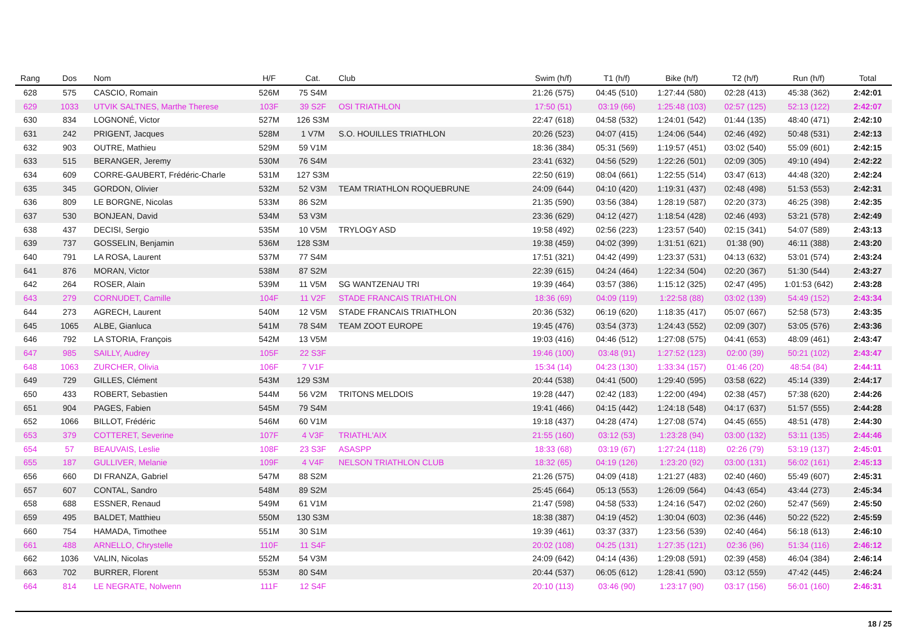| Rang | Dos | Nom | H/F | Cat. | Club | Swim (h/f) | T1 (h/f) | Bike (h/f) | T2 (h/f) | Run (h/f) | Total |
| --- | --- | --- | --- | --- | --- | --- | --- | --- | --- | --- | --- |
| 628 | 575 | CASCIO, Romain | 526M | 75 S4M | | 21:26 (575) | 04:45 (510) | 1:27:44 (580) | 02:28 (413) | 45:38 (362) | 2:42:01 |
| 629 | 1033 | UTVIK SALTNES, Marthe Therese | 103F | 39 S2F | OSI TRIATHLON | 17:50 (51) | 03:19 (66) | 1:25:48 (103) | 02:57 (125) | 52:13 (122) | 2:42:07 |
| 630 | 834 | LOGNONÉ, Victor | 527M | 126 S3M | | 22:47 (618) | 04:58 (532) | 1:24:01 (542) | 01:44 (135) | 48:40 (471) | 2:42:10 |
| 631 | 242 | PRIGENT, Jacques | 528M | 1 V7M | S.O. HOUILLES TRIATHLON | 20:26 (523) | 04:07 (415) | 1:24:06 (544) | 02:46 (492) | 50:48 (531) | 2:42:13 |
| 632 | 903 | OUTRE, Mathieu | 529M | 59 V1M | | 18:36 (384) | 05:31 (569) | 1:19:57 (451) | 03:02 (540) | 55:09 (601) | 2:42:15 |
| 633 | 515 | BERANGER, Jeremy | 530M | 76 S4M | | 23:41 (632) | 04:56 (529) | 1:22:26 (501) | 02:09 (305) | 49:10 (494) | 2:42:22 |
| 634 | 609 | CORRE-GAUBERT, Frédéric-Charle | 531M | 127 S3M | | 22:50 (619) | 08:04 (661) | 1:22:55 (514) | 03:47 (613) | 44:48 (320) | 2:42:24 |
| 635 | 345 | GORDON, Olivier | 532M | 52 V3M | TEAM TRIATHLON ROQUEBRUNE | 24:09 (644) | 04:10 (420) | 1:19:31 (437) | 02:48 (498) | 51:53 (553) | 2:42:31 |
| 636 | 809 | LE BORGNE, Nicolas | 533M | 86 S2M | | 21:35 (590) | 03:56 (384) | 1:28:19 (587) | 02:20 (373) | 46:25 (398) | 2:42:35 |
| 637 | 530 | BONJEAN, David | 534M | 53 V3M | | 23:36 (629) | 04:12 (427) | 1:18:54 (428) | 02:46 (493) | 53:21 (578) | 2:42:49 |
| 638 | 437 | DECISI, Sergio | 535M | 10 V5M | TRYLOGY ASD | 19:58 (492) | 02:56 (223) | 1:23:57 (540) | 02:15 (341) | 54:07 (589) | 2:43:13 |
| 639 | 737 | GOSSELIN, Benjamin | 536M | 128 S3M | | 19:38 (459) | 04:02 (399) | 1:31:51 (621) | 01:38 (90) | 46:11 (388) | 2:43:20 |
| 640 | 791 | LA ROSA, Laurent | 537M | 77 S4M | | 17:51 (321) | 04:42 (499) | 1:23:37 (531) | 04:13 (632) | 53:01 (574) | 2:43:24 |
| 641 | 876 | MORAN, Victor | 538M | 87 S2M | | 22:39 (615) | 04:24 (464) | 1:22:34 (504) | 02:20 (367) | 51:30 (544) | 2:43:27 |
| 642 | 264 | ROSER, Alain | 539M | 11 V5M | SG WANTZENAU TRI | 19:39 (464) | 03:57 (386) | 1:15:12 (325) | 02:47 (495) | 1:01:53 (642) | 2:43:28 |
| 643 | 279 | CORNUDET, Camille | 104F | 11 V2F | STADE FRANCAIS TRIATHLON | 18:36 (69) | 04:09 (119) | 1:22:58 (88) | 03:02 (139) | 54:49 (152) | 2:43:34 |
| 644 | 273 | AGRECH, Laurent | 540M | 12 V5M | STADE FRANCAIS TRIATHLON | 20:36 (532) | 06:19 (620) | 1:18:35 (417) | 05:07 (667) | 52:58 (573) | 2:43:35 |
| 645 | 1065 | ALBE, Gianluca | 541M | 78 S4M | TEAM ZOOT EUROPE | 19:45 (476) | 03:54 (373) | 1:24:43 (552) | 02:09 (307) | 53:05 (576) | 2:43:36 |
| 646 | 792 | LA STORIA, François | 542M | 13 V5M | | 19:03 (416) | 04:46 (512) | 1:27:08 (575) | 04:41 (653) | 48:09 (461) | 2:43:47 |
| 647 | 985 | SAILLY, Audrey | 105F | 22 S3F | | 19:46 (100) | 03:48 (91) | 1:27:52 (123) | 02:00 (39) | 50:21 (102) | 2:43:47 |
| 648 | 1063 | ZURCHER, Olivia | 106F | 7 V1F | | 15:34 (14) | 04:23 (130) | 1:33:34 (157) | 01:46 (20) | 48:54 (84) | 2:44:11 |
| 649 | 729 | GILLES, Clément | 543M | 129 S3M | | 20:44 (538) | 04:41 (500) | 1:29:40 (595) | 03:58 (622) | 45:14 (339) | 2:44:17 |
| 650 | 433 | ROBERT, Sebastien | 544M | 56 V2M | TRITONS MELDOIS | 19:28 (447) | 02:42 (183) | 1:22:00 (494) | 02:38 (457) | 57:38 (620) | 2:44:26 |
| 651 | 904 | PAGES, Fabien | 545M | 79 S4M | | 19:41 (466) | 04:15 (442) | 1:24:18 (548) | 04:17 (637) | 51:57 (555) | 2:44:28 |
| 652 | 1066 | BILLOT, Frédéric | 546M | 60 V1M | | 19:18 (437) | 04:28 (474) | 1:27:08 (574) | 04:45 (655) | 48:51 (478) | 2:44:30 |
| 653 | 379 | COTTERET, Severine | 107F | 4 V3F | TRIATHL'AIX | 21:55 (160) | 03:12 (53) | 1:23:28 (94) | 03:00 (132) | 53:11 (135) | 2:44:46 |
| 654 | 57 | BEAUVAIS, Leslie | 108F | 23 S3F | ASASPP | 18:33 (68) | 03:19 (67) | 1:27:24 (118) | 02:26 (79) | 53:19 (137) | 2:45:01 |
| 655 | 187 | GULLIVER, Melanie | 109F | 4 V4F | NELSON TRIATHLON CLUB | 18:32 (65) | 04:19 (126) | 1:23:20 (92) | 03:00 (131) | 56:02 (161) | 2:45:13 |
| 656 | 660 | DI FRANZA, Gabriel | 547M | 88 S2M | | 21:26 (575) | 04:09 (418) | 1:21:27 (483) | 02:40 (460) | 55:49 (607) | 2:45:31 |
| 657 | 607 | CONTAL, Sandro | 548M | 89 S2M | | 25:45 (664) | 05:13 (553) | 1:26:09 (564) | 04:43 (654) | 43:44 (273) | 2:45:34 |
| 658 | 688 | ESSNER, Renaud | 549M | 61 V1M | | 21:47 (598) | 04:58 (533) | 1:24:16 (547) | 02:02 (260) | 52:47 (569) | 2:45:50 |
| 659 | 495 | BALDET, Matthieu | 550M | 130 S3M | | 18:38 (387) | 04:19 (452) | 1:30:04 (603) | 02:36 (446) | 50:22 (522) | 2:45:59 |
| 660 | 754 | HAMADA, Timothee | 551M | 30 S1M | | 19:39 (461) | 03:37 (337) | 1:23:56 (539) | 02:40 (464) | 56:18 (613) | 2:46:10 |
| 661 | 488 | ARNELLO, Chrystelle | 110F | 11 S4F | | 20:02 (108) | 04:25 (131) | 1:27:35 (121) | 02:36 (96) | 51:34 (116) | 2:46:12 |
| 662 | 1036 | VALIN, Nicolas | 552M | 54 V3M | | 24:09 (642) | 04:14 (436) | 1:29:08 (591) | 02:39 (458) | 46:04 (384) | 2:46:14 |
| 663 | 702 | BURRER, Florent | 553M | 80 S4M | | 20:44 (537) | 06:05 (612) | 1:28:41 (590) | 03:12 (559) | 47:42 (445) | 2:46:24 |
| 664 | 814 | LE NEGRATE, Nolwenn | 111F | 12 S4F | | 20:10 (113) | 03:46 (90) | 1:23:17 (90) | 03:17 (156) | 56:01 (160) | 2:46:31 |
18 / 25